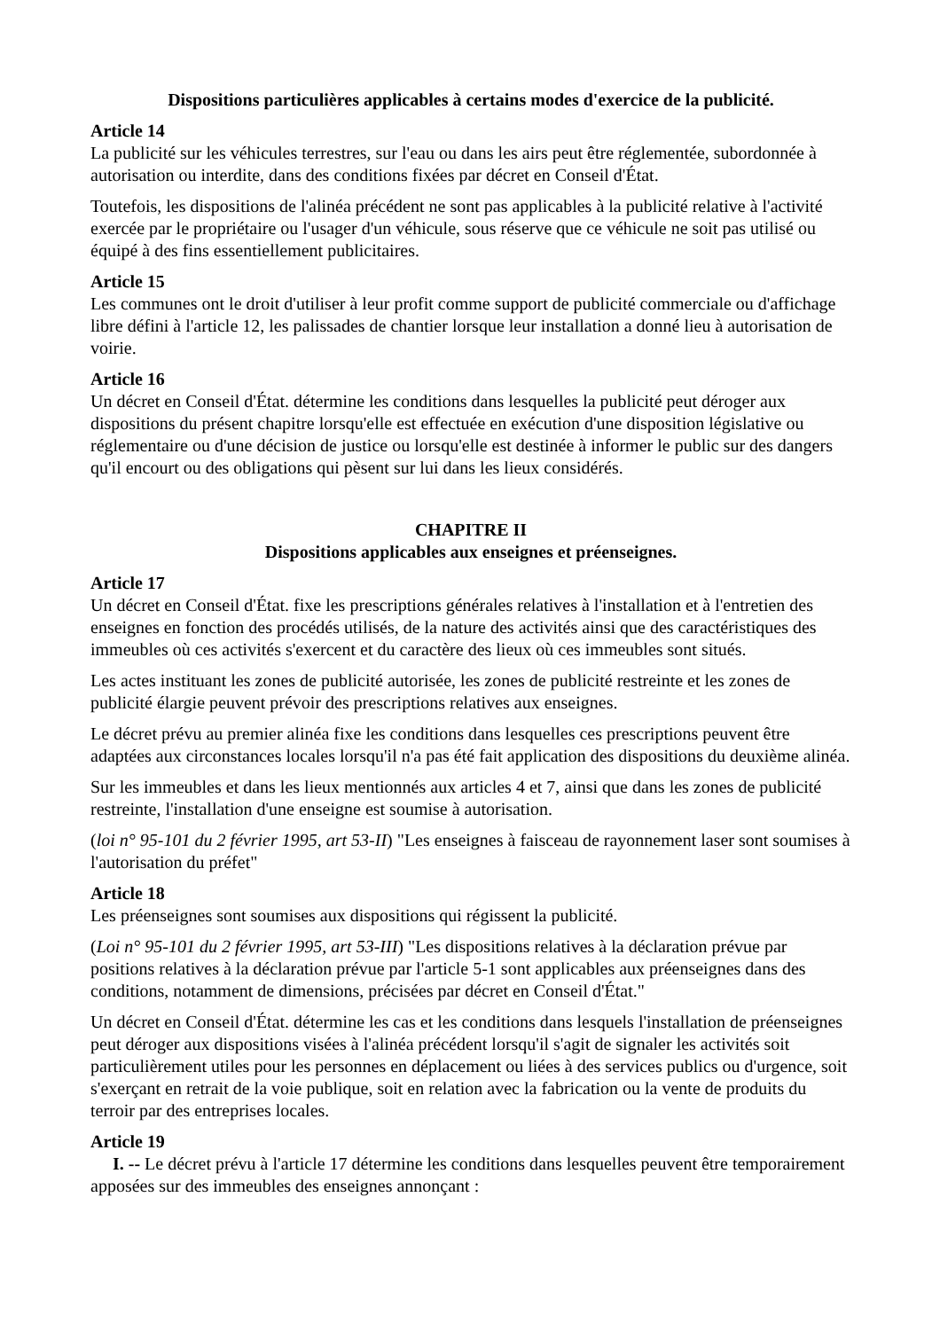Dispositions particulières applicables à certains modes d'exercice de la publicité.
Article 14
La publicité sur les véhicules terrestres, sur l'eau ou dans les airs peut être réglementée, subordonnée à autorisation ou interdite, dans des conditions fixées par décret en Conseil d'État.
Toutefois, les dispositions de l'alinéa précédent ne sont pas applicables à la publicité relative à l'activité exercée par le propriétaire ou l'usager d'un véhicule, sous réserve que ce véhicule ne soit pas utilisé ou équipé à des fins essentiellement publicitaires.
Article 15
Les communes ont le droit d'utiliser à leur profit comme support de publicité commerciale ou d'affichage libre défini à l'article 12, les palissades de chantier lorsque leur installation a donné lieu à autorisation de voirie.
Article 16
Un décret en Conseil d'État. détermine les conditions dans lesquelles la publicité peut déroger aux dispositions du présent chapitre lorsqu'elle est effectuée en exécution d'une disposition législative ou réglementaire ou d'une décision de justice ou lorsqu'elle est destinée à informer le public sur des dangers qu'il encourt ou des obligations qui pèsent sur lui dans les lieux considérés.
CHAPITRE II
Dispositions applicables aux enseignes et préenseignes.
Article 17
Un décret en Conseil d'État. fixe les prescriptions générales relatives à l'installation et à l'entretien des enseignes en fonction des procédés utilisés, de la nature des activités ainsi que des caractéristiques des immeubles où ces activités s'exercent et du caractère des lieux où ces immeubles sont situés.
Les actes instituant les zones de publicité autorisée, les zones de publicité restreinte et les zones de publicité élargie peuvent prévoir des prescriptions relatives aux enseignes.
Le décret prévu au premier alinéa fixe les conditions dans lesquelles ces prescriptions peuvent être adaptées aux circonstances locales lorsqu'il n'a pas été fait application des dispositions du deuxième alinéa.
Sur les immeubles et dans les lieux mentionnés aux articles 4 et 7, ainsi que dans les zones de publicité restreinte, l'installation d'une enseigne est soumise à autorisation.
(loi n° 95-101 du 2 février 1995, art 53-II) "Les enseignes à faisceau de rayonnement laser sont soumises à l'autorisation du préfet"
Article 18
Les préenseignes sont soumises aux dispositions qui régissent la publicité.
(Loi n° 95-101 du 2 février 1995, art 53-III) "Les dispositions relatives à la déclaration prévue par positions relatives à la déclaration prévue par l'article 5-1 sont applicables aux préenseignes dans des conditions, notamment de dimensions, précisées par décret en Conseil d'État."
Un décret en Conseil d'État. détermine les cas et les conditions dans lesquels l'installation de préenseignes peut déroger aux dispositions visées à l'alinéa précédent lorsqu'il s'agit de signaler les activités soit particulièrement utiles pour les personnes en déplacement ou liées à des services publics ou d'urgence, soit s'exerçant en retrait de la voie publique, soit en relation avec la fabrication ou la vente de produits du terroir par des entreprises locales.
Article 19
I. -- Le décret prévu à l'article 17 détermine les conditions dans lesquelles peuvent être temporairement apposées sur des immeubles des enseignes annonçant :